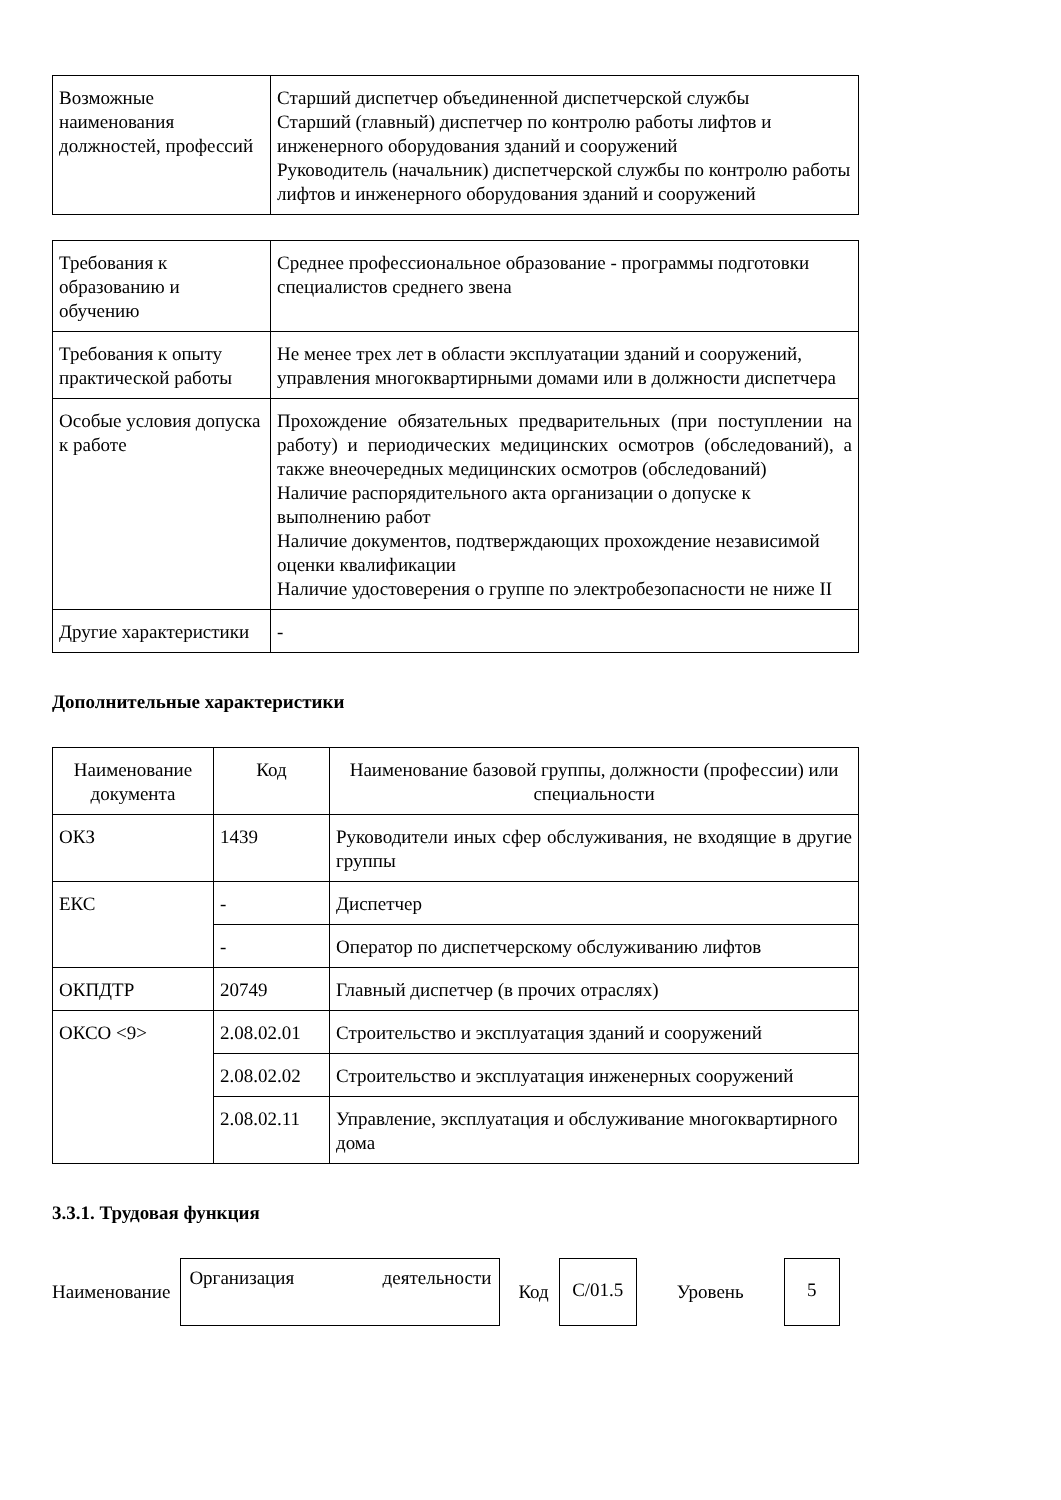| Возможные наименования должностей, профессий | Старший диспетчер объединенной диспетчерской службы Старший (главный) диспетчер по контролю работы лифтов и инженерного оборудования зданий и сооружений Руководитель (начальник) диспетчерской службы по контролю работы лифтов и инженерного оборудования зданий и сооружений |
| Требования к образованию и обучению | Среднее профессиональное образование - программы подготовки специалистов среднего звена |
| Требования к опыту практической работы | Не менее трех лет в области эксплуатации зданий и сооружений, управления многоквартирными домами или в должности диспетчера |
| Особые условия допуска к работе | Прохождение обязательных предварительных (при поступлении на работу) и периодических медицинских осмотров (обследований), а также внеочередных медицинских осмотров (обследований) Наличие распорядительного акта организации о допуске к выполнению работ Наличие документов, подтверждающих прохождение независимой оценки квалификации Наличие удостоверения о группе по электробезопасности не ниже II |
| Другие характеристики | - |
Дополнительные характеристики
| Наименование документа | Код | Наименование базовой группы, должности (профессии) или специальности |
| --- | --- | --- |
| ОКЗ | 1439 | Руководители иных сфер обслуживания, не входящие в другие группы |
| ЕКС | - | Диспетчер |
| | - | Оператор по диспетчерскому обслуживанию лифтов |
| ОКПДТР | 20749 | Главный диспетчер (в прочих отраслях) |
| ОКСО <9> | 2.08.02.01 | Строительство и эксплуатация зданий и сооружений |
| | 2.08.02.02 | Строительство и эксплуатация инженерных сооружений |
| | 2.08.02.11 | Управление, эксплуатация и обслуживание многоквартирного дома |
3.3.1. Трудовая функция
Наименование
Организация деятельности
Код
C/01.5
Уровень
5